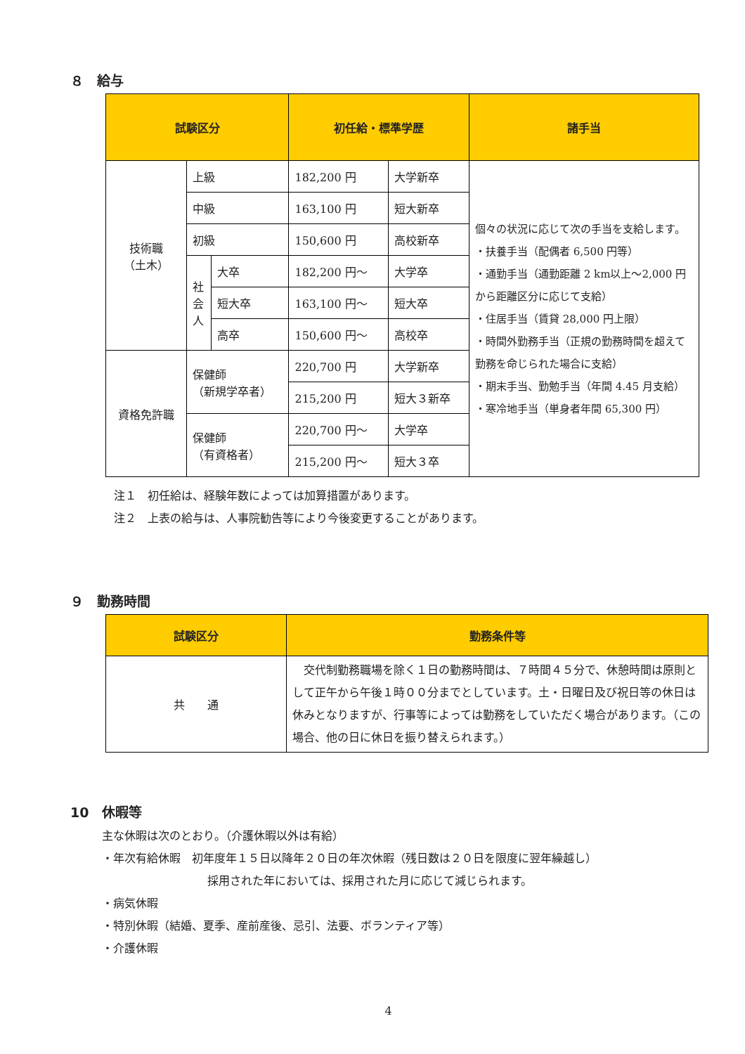８　給与
| 試験区分 | | | 初任給・標準学歴 | | 諸手当 |
| --- | --- | --- | --- | --- | --- |
| 技術職 （土木） | 上級 | | 182,200 円 | 大学新卒 | 個々の状況に応じて次の手当を支給します。 ・扶養手当（配偶者 6,500 円等） ・通勤手当（通勤距離 2 km以上～2,000 円から距離区分に応じて支給） ・住居手当（賃貸 28,000 円上限） ・時間外勤務手当（正規の勤務時間を超えて勤務を命じられた場合に支給） ・期末手当、勤勉手当（年間 4.45 月支給） ・寒冷地手当（単身者年間 65,300 円） |
| | 中級 | | 163,100 円 | 短大新卒 | |
| | 初級 | | 150,600 円 | 高校新卒 | |
| | 社会人 | 大卒 | 182,200 円～ | 大学卒 | |
| | | 短大卒 | 163,100 円～ | 短大卒 | |
| | | 高卒 | 150,600 円～ | 高校卒 | |
| 資格免許職 | 保健師 （新規学卒者） | | 220,700 円 | 大学新卒 | |
| | | | 215,200 円 | 短大３新卒 | |
| | 保健師 （有資格者） | | 220,700 円～ | 大学卒 | |
| | | | 215,200 円～ | 短大３卒 | |
注１　初任給は、経験年数によっては加算措置があります。
注２　上表の給与は、人事院勧告等により今後変更することがあります。
９　勤務時間
| 試験区分 | 勤務条件等 |
| --- | --- |
| 共 通 | 交代制勤務職場を除く１日の勤務時間は、７時間４５分で、休憩時間は原則として正午から午後１時００分までとしています。土・日曜日及び祝日等の休日は休みとなりますが、行事等によっては勤務をしていただく場合があります。（この場合、他の日に休日を振り替えられます。） |
10　休暇等
主な休暇は次のとおり。（介護休暇以外は有給）
・年次有給休暇　初年度年１５日以降年２０日の年次休暇（残日数は２０日を限度に翌年繰越し）
採用された年においては、採用された月に応じて減じられます。
・病気休暇
・特別休暇（結婚、夏季、産前産後、忌引、法要、ボランティア等）
・介護休暇
4